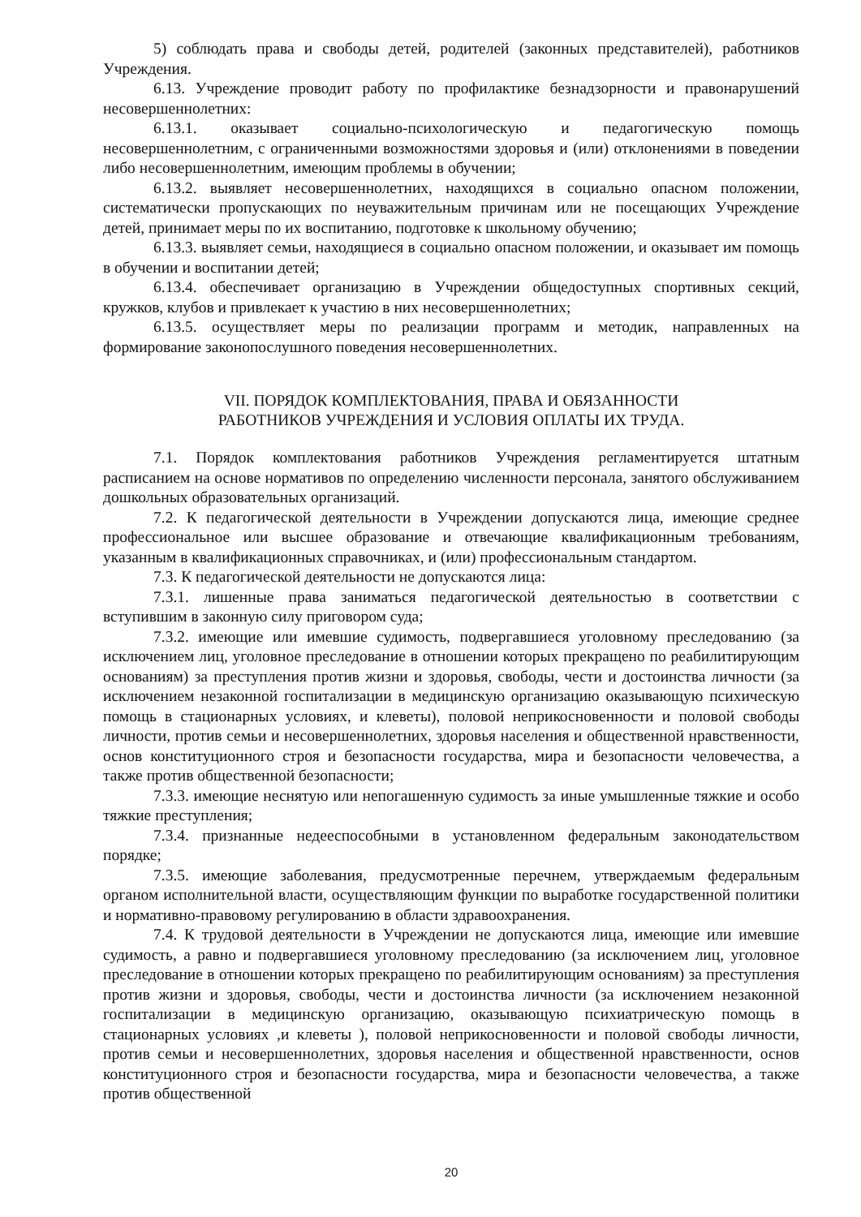5) соблюдать права и свободы детей, родителей (законных представителей), работников Учреждения.
6.13. Учреждение проводит работу по профилактике безнадзорности и правонарушений несовершеннолетних:
6.13.1. оказывает социально-психологическую и педагогическую помощь несовершеннолетним, с ограниченными возможностями здоровья и (или) отклонениями в поведении либо несовершеннолетним, имеющим проблемы в обучении;
6.13.2. выявляет несовершеннолетних, находящихся в социально опасном положении, систематически пропускающих по неуважительным причинам или не посещающих Учреждение детей, принимает меры по их воспитанию, подготовке к школьному обучению;
6.13.3. выявляет семьи, находящиеся в социально опасном положении, и оказывает им помощь в обучении и воспитании детей;
6.13.4. обеспечивает организацию в Учреждении общедоступных спортивных секций, кружков, клубов и привлекает к участию в них несовершеннолетних;
6.13.5. осуществляет меры по реализации программ и методик, направленных на формирование законопослушного поведения несовершеннолетних.
VII. ПОРЯДОК КОМПЛЕКТОВАНИЯ, ПРАВА И ОБЯЗАННОСТИ
РАБОТНИКОВ УЧРЕЖДЕНИЯ И УСЛОВИЯ ОПЛАТЫ ИХ ТРУДА.
7.1. Порядок комплектования работников Учреждения регламентируется штатным расписанием на основе нормативов по определению численности персонала, занятого обслуживанием дошкольных образовательных организаций.
7.2. К педагогической деятельности в Учреждении допускаются лица, имеющие среднее профессиональное или высшее образование и отвечающие квалификационным требованиям, указанным в квалификационных справочниках, и (или) профессиональным стандартом.
7.3. К педагогической деятельности не допускаются лица:
7.3.1. лишенные права заниматься педагогической деятельностью в соответствии с вступившим в законную силу приговором суда;
7.3.2. имеющие или имевшие судимость, подвергавшиеся уголовному преследованию (за исключением лиц, уголовное преследование в отношении которых прекращено по реабилитирующим основаниям) за преступления против жизни и здоровья, свободы, чести и достоинства личности (за исключением незаконной госпитализации в медицинскую организацию оказывающую психическую помощь в стационарных условиях, и клеветы), половой неприкосновенности и половой свободы личности, против семьи и несовершеннолетних, здоровья населения и общественной нравственности, основ конституционного строя и безопасности государства, мира и безопасности человечества, а также против общественной безопасности;
7.3.3. имеющие неснятую или непогашенную судимость за иные умышленные тяжкие и особо тяжкие преступления;
7.3.4. признанные недееспособными в установленном федеральным законодательством порядке;
7.3.5. имеющие заболевания, предусмотренные перечнем, утверждаемым федеральным органом исполнительной власти, осуществляющим функции по выработке государственной политики и нормативно-правовому регулированию в области здравоохранения.
7.4. К трудовой деятельности в Учреждении не допускаются лица, имеющие или имевшие судимость, а равно и подвергавшиеся уголовному преследованию (за исключением лиц, уголовное преследование в отношении которых прекращено по реабилитирующим основаниям) за преступления против жизни и здоровья, свободы, чести и достоинства личности (за исключением незаконной госпитализации в медицинскую организацию, оказывающую психиатрическую помощь в стационарных условиях ,и клеветы ), половой неприкосновенности и половой свободы личности, против семьи и несовершеннолетних, здоровья населения и общественной нравственности, основ конституционного строя и безопасности государства, мира и безопасности человечества, а также против общественной
20